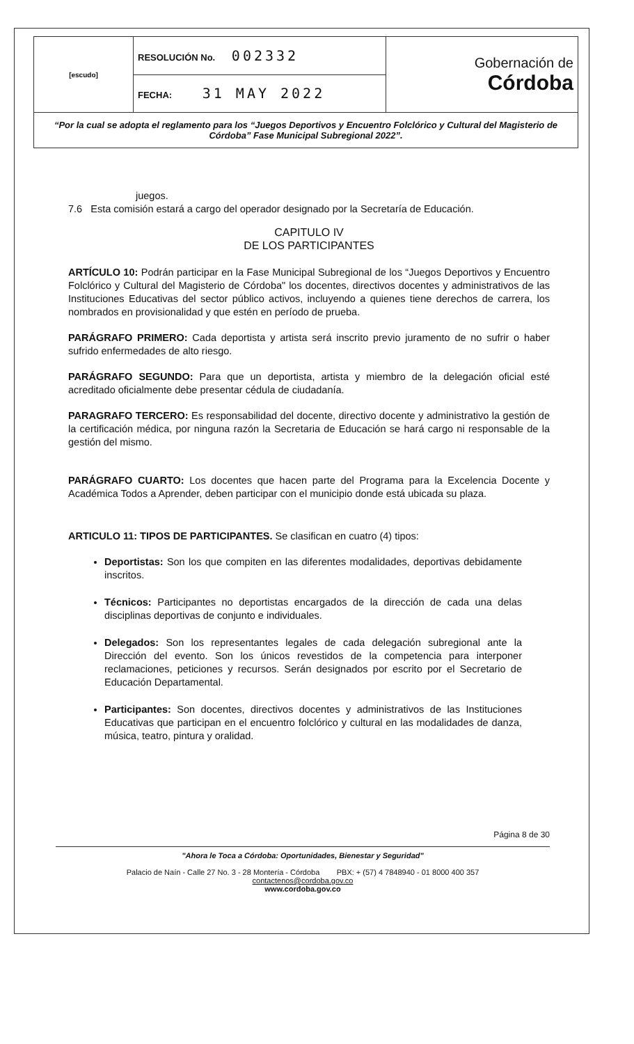| [escudo] | RESOLUCIÓN No. 002332 | Gobernación de Córdoba |
| | FECHA: 31 MAY 2022 | |
| “Por la cual se adopta el reglamento para los “Juegos Deportivos y Encuentro Folclórico y Cultural del Magisterio de Córdoba” Fase Municipal Subregional 2022”. | | |
juegos.
7.6 Esta comisión estará a cargo del operador designado por la Secretaría de Educación.
CAPITULO IV
DE LOS PARTICIPANTES
ARTÍCULO 10: Podrán participar en la Fase Municipal Subregional de los “Juegos Deportivos y Encuentro Folclórico y Cultural del Magisterio de Córdoba" los docentes, directivos docentes y administrativos de las Instituciones Educativas del sector público activos, incluyendo a quienes tiene derechos de carrera, los nombrados en provisionalidad y que estén en período de prueba.
PARÁGRAFO PRIMERO: Cada deportista y artista será inscrito previo juramento de no sufrir o haber sufrido enfermedades de alto riesgo.
PARÁGRAFO SEGUNDO: Para que un deportista, artista y miembro de la delegación oficial esté acreditado oficialmente debe presentar cédula de ciudadanía.
PARAGRAFO TERCERO: Es responsabilidad del docente, directivo docente y administrativo la gestión de la certificación médica, por ninguna razón la Secretaria de Educación se hará cargo ni responsable de la gestión del mismo.
PARÁGRAFO CUARTO: Los docentes que hacen parte del Programa para la Excelencia Docente y Académica Todos a Aprender, deben participar con el municipio donde está ubicada su plaza.
ARTICULO 11: TIPOS DE PARTICIPANTES. Se clasifican en cuatro (4) tipos:
Deportistas: Son los que compiten en las diferentes modalidades, deportivas debidamente inscritos.
Técnicos: Participantes no deportistas encargados de la dirección de cada una delas disciplinas deportivas de conjunto e individuales.
Delegados: Son los representantes legales de cada delegación subregional ante la Dirección del evento. Son los únicos revestidos de la competencia para interponer reclamaciones, peticiones y recursos. Serán designados por escrito por el Secretario de Educación Departamental.
Participantes: Son docentes, directivos docentes y administrativos de las Instituciones Educativas que participan en el encuentro folclórico y cultural en las modalidades de danza, música, teatro, pintura y oralidad.
Página 8 de 30
"Ahora le Toca a Córdoba: Oportunidades, Bienestar y Seguridad"
Palacio de Naín - Calle 27 No. 3 - 28 Montería - Córdoba PBX: + (57) 4 7848940 - 01 8000 400 357
contactenos@cordoba.gov.co
www.cordoba.gov.co